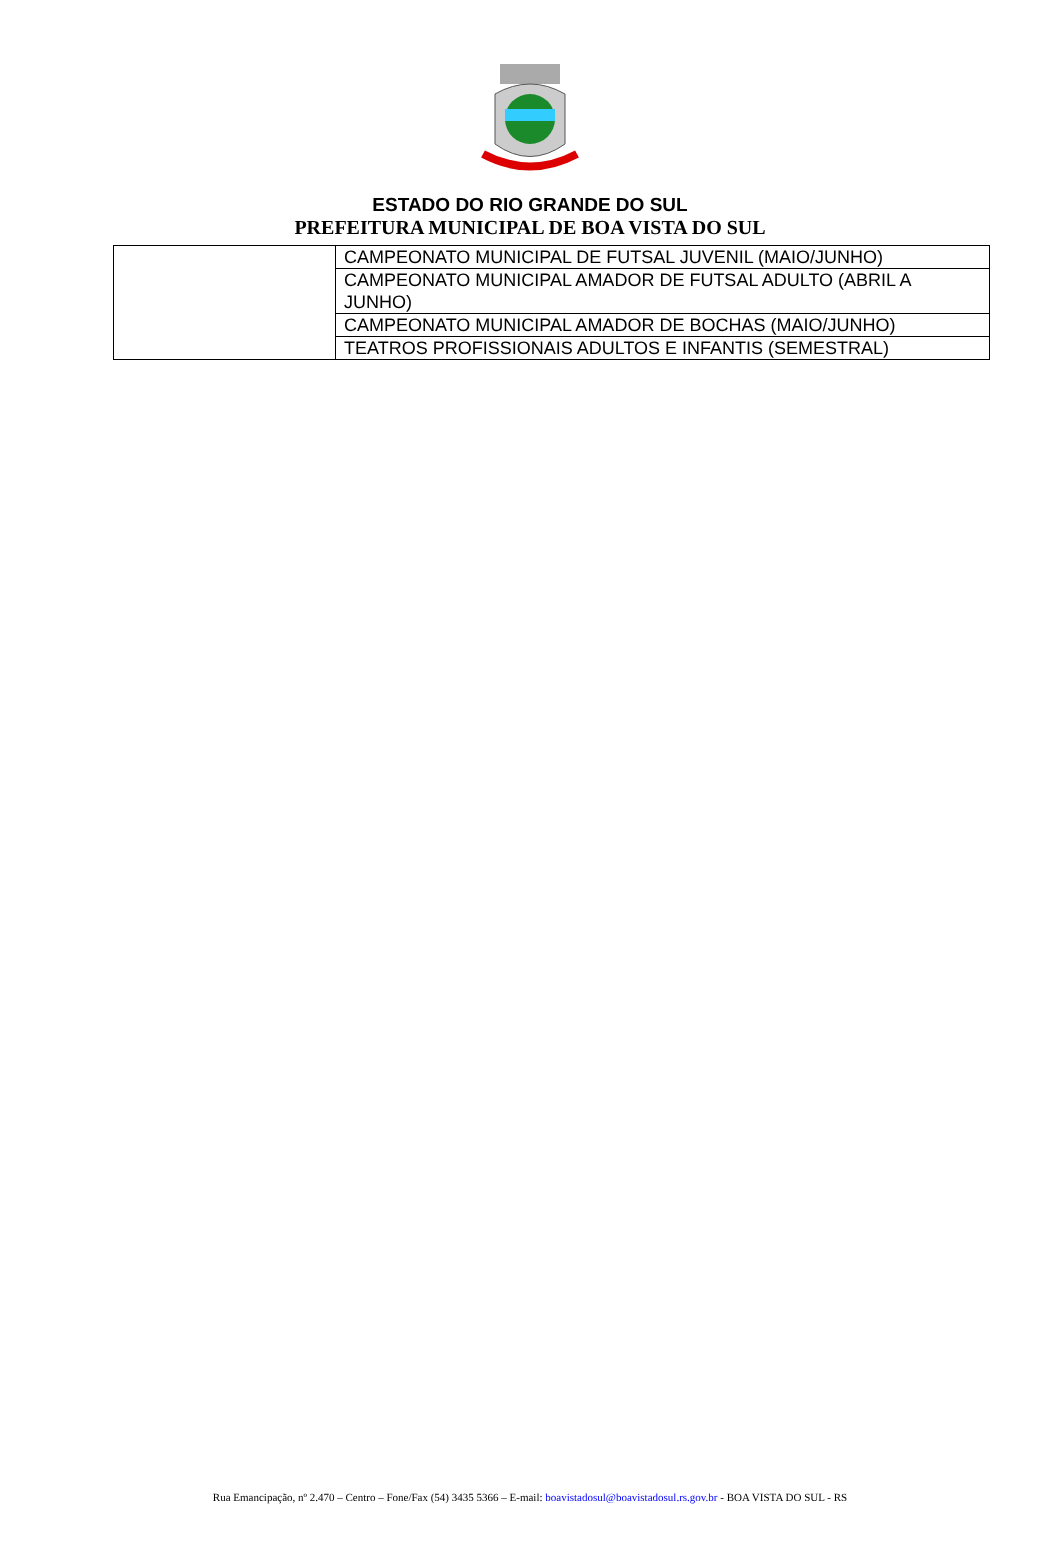ESTADO DO RIO GRANDE DO SUL
PREFEITURA MUNICIPAL DE BOA VISTA DO SUL
| | CAMPEONATO MUNICIPAL DE FUTSAL JUVENIL (MAIO/JUNHO) |
| | CAMPEONATO MUNICIPAL AMADOR DE FUTSAL ADULTO (ABRIL A JUNHO) |
| | CAMPEONATO MUNICIPAL AMADOR DE BOCHAS (MAIO/JUNHO) |
| | TEATROS PROFISSIONAIS ADULTOS E INFANTIS (SEMESTRAL) |
Rua Emancipação, nº 2.470 – Centro – Fone/Fax (54) 3435 5366 – E-mail: boavistadosul@boavistadosul.rs.gov.br - BOA VISTA DO SUL - RS